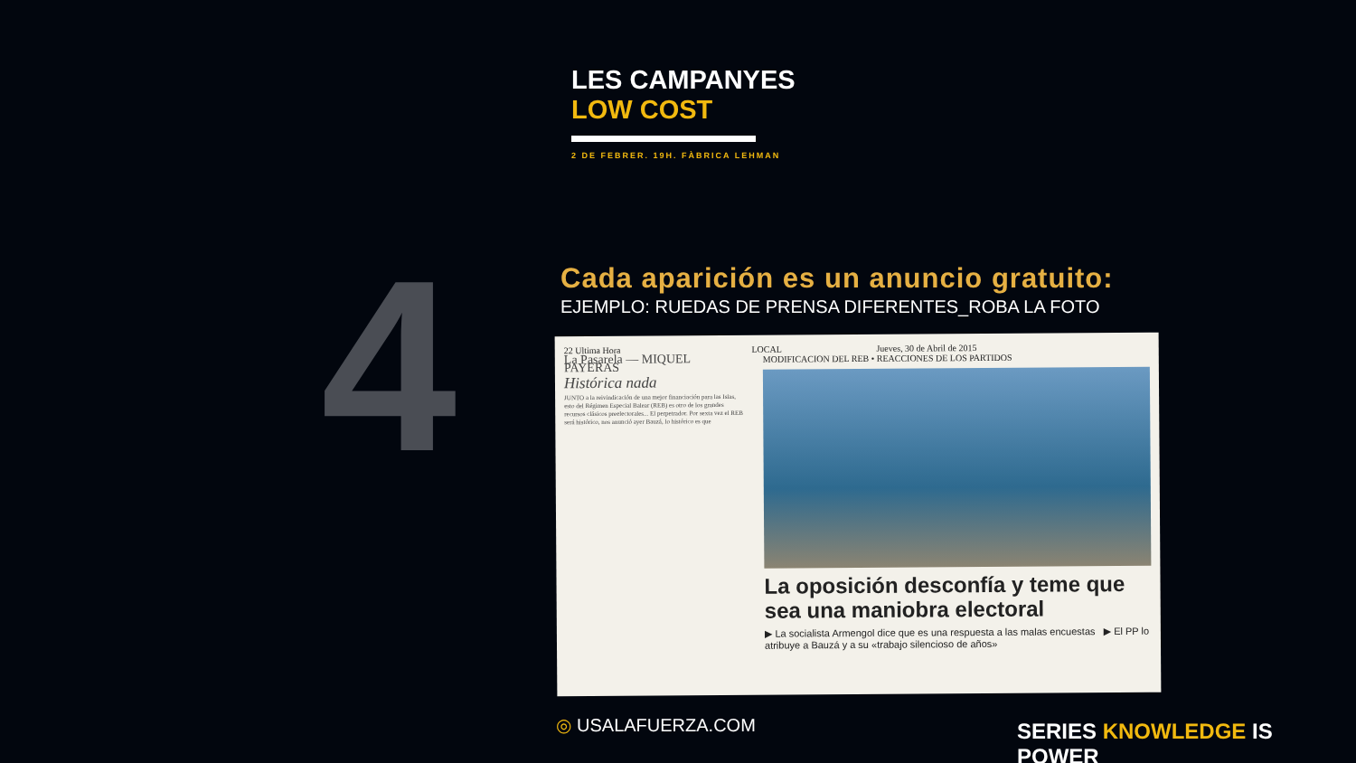LES CAMPANYES
LOW COST
2 DE FEBRER. 19H. FÀBRICA LEHMAN
4
Cada aparición es un anuncio gratuito:
EJEMPLO: RUEDAS DE PRENSA DIFERENTES_ROBA LA FOTO
22 Ultima Hora LOCAL Jueves, 30 de Abril de 2015
La Pasarela — MIQUEL PAYERAS
Histórica nada
JUNTO a la reivindicación de una mejor financiación para las Islas, esto del Régimen Especial Balear (REB) es otro de los grandes recursos clásicos preelectorales... El perpetrador. Por sexta vez el REB será histórico, nos anunció ayer Bauzá, lo histórico es que
MODIFICACION DEL REB • REACCIONES DE LOS PARTIDOS
La oposición desconfía y teme que sea una maniobra electoral
▶ La socialista Armengol dice que es una respuesta a las malas encuestas ▶ El PP lo atribuye a Bauzá y a su «trabajo silencioso de años»
◎ USALAFUERZA.COM SERIES KNOWLEDGE IS POWER